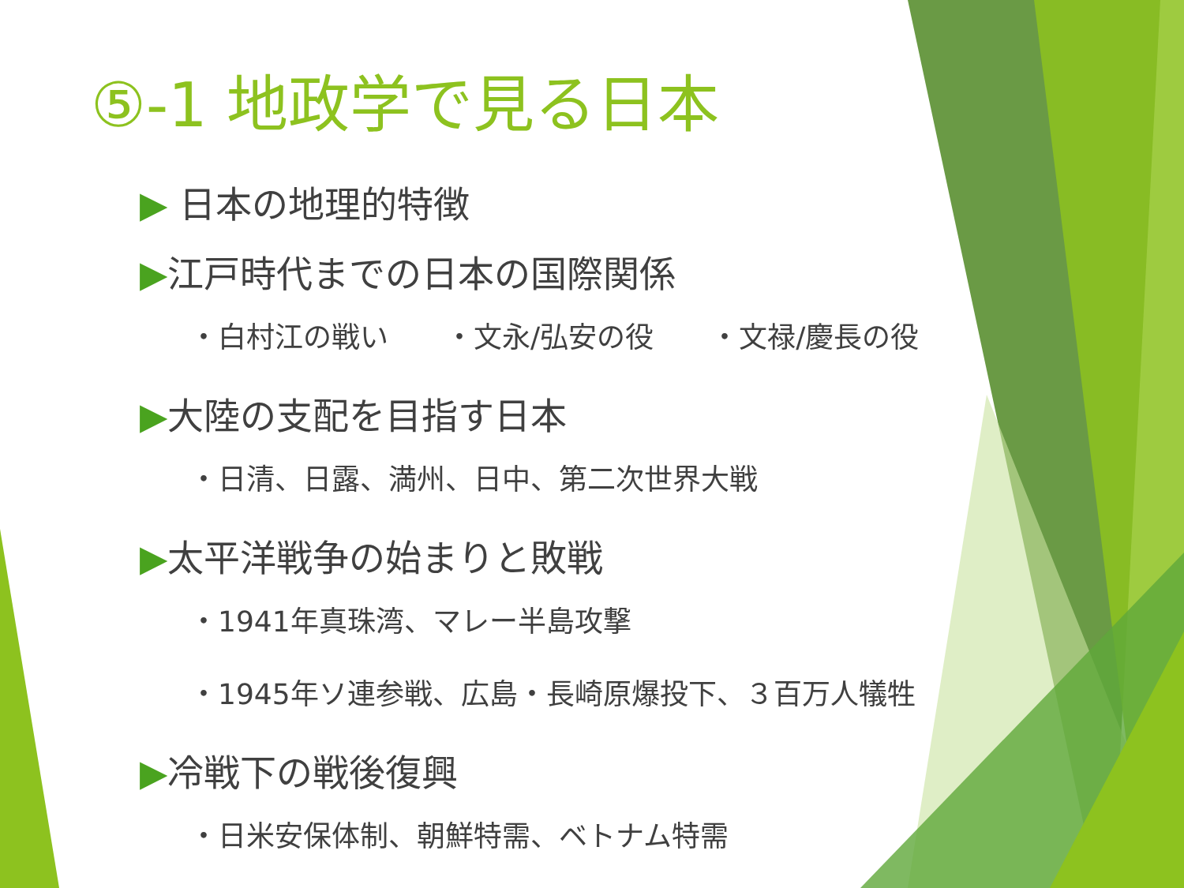⑤-1 地政学で見る日本
▶ 日本の地理的特徴
▶江戸時代までの日本の国際関係
・白村江の戦い　　・文永/弘安の役　　・文禄/慶長の役
▶大陸の支配を目指す日本
・日清、日露、満州、日中、第二次世界大戦
▶太平洋戦争の始まりと敗戦
・1941年真珠湾、マレー半島攻撃
・1945年ソ連参戦、広島・長崎原爆投下、３百万人犠牲
▶冷戦下の戦後復興
・日米安保体制、朝鮮特需、ベトナム特需